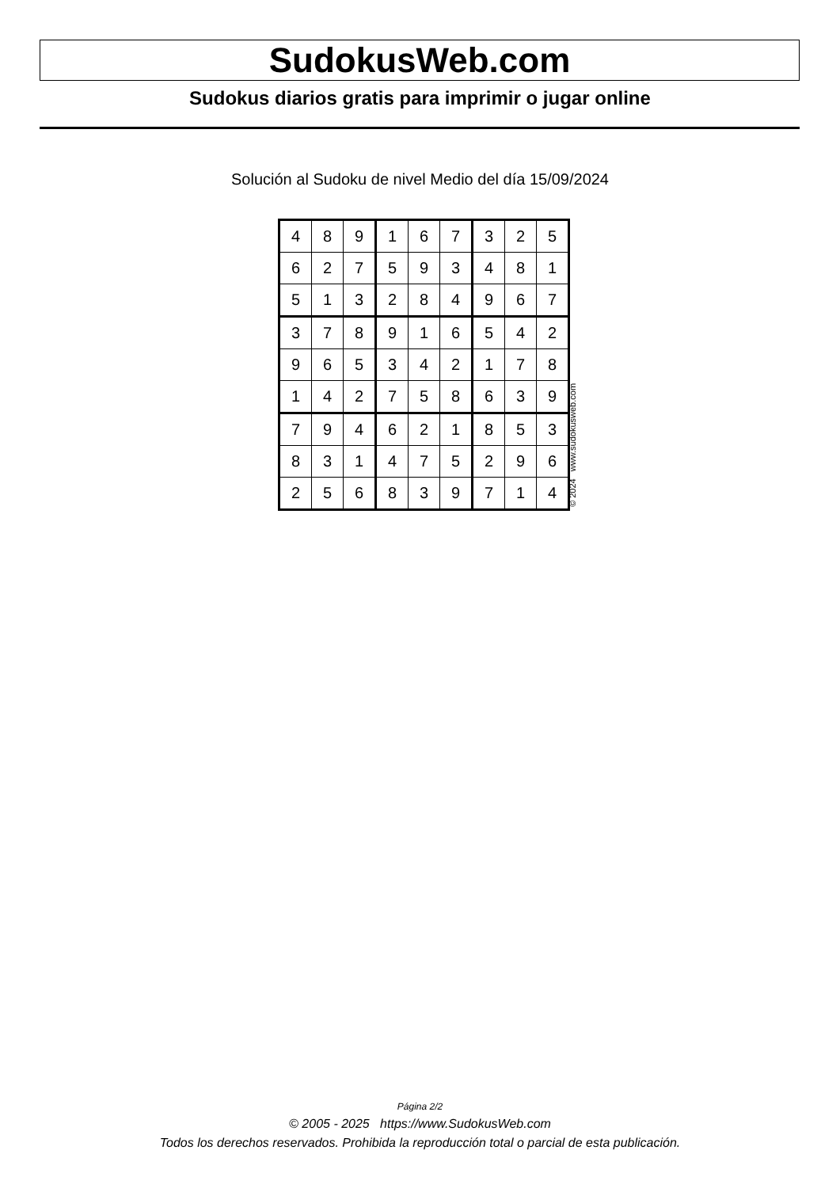SudokusWeb.com
Sudokus diarios gratis para imprimir o jugar online
Solución al Sudoku de nivel Medio del día 15/09/2024
| 4 | 8 | 9 | 1 | 6 | 7 | 3 | 2 | 5 |
| 6 | 2 | 7 | 5 | 9 | 3 | 4 | 8 | 1 |
| 5 | 1 | 3 | 2 | 8 | 4 | 9 | 6 | 7 |
| 3 | 7 | 8 | 9 | 1 | 6 | 5 | 4 | 2 |
| 9 | 6 | 5 | 3 | 4 | 2 | 1 | 7 | 8 |
| 1 | 4 | 2 | 7 | 5 | 8 | 6 | 3 | 9 |
| 7 | 9 | 4 | 6 | 2 | 1 | 8 | 5 | 3 |
| 8 | 3 | 1 | 4 | 7 | 5 | 2 | 9 | 6 |
| 2 | 5 | 6 | 8 | 3 | 9 | 7 | 1 | 4 |
© 2024 www.sudokusweb.com
Página 2/2
© 2005 - 2025 https://www.SudokusWeb.com
Todos los derechos reservados. Prohibida la reproducción total o parcial de esta publicación.